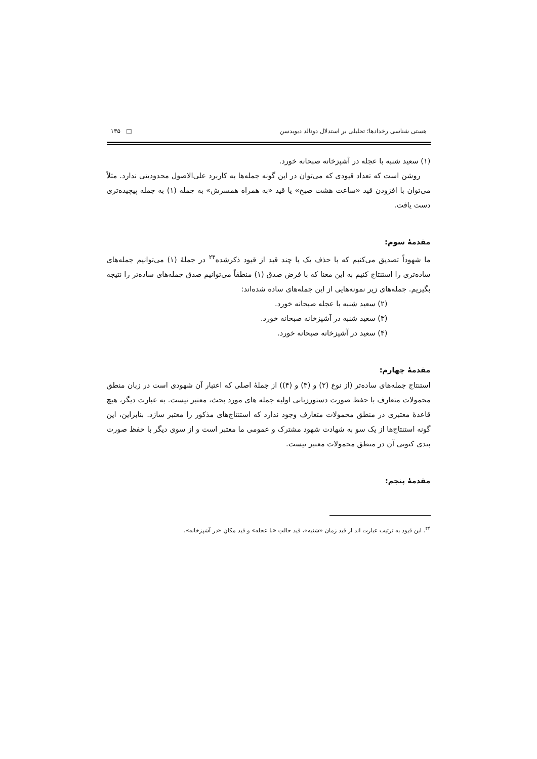هستی شناسی رخدادها؛ تحلیلی بر استدلال دونالد دیویدسن □ ۱۳۵
(۱) سعید شنبه با عجله در آشپزخانه صبحانه خورد.
روشن است که تعداد قیودی که می‌توان در این گونه جمله‌ها به کاربرد علی‌الاصول محدودیتی ندارد. مثلاً می‌توان با افزودن قید «ساعت هشت صبح» یا قید «به همراه همسرش» به جمله (۱) به جمله پیچیده‌تری دست یافت.
مقدمهٔ سوم:
ما شهوداً تصدیق می‌کنیم که با حذف یک یا چند قید از قیود ذکرشده<sup>۲۴</sup> در جملهٔ (۱) می‌توانیم جمله‌های ساده‌تری را استنتاج کنیم به این معنا که با فرض صدق (۱) منطقاً می‌توانیم صدق جمله‌های ساده‌تر را نتیجه بگیریم. جمله‌های زیر نمونه‌هایی از این جمله‌های ساده شده‌اند:
(۲) سعید شنبه با عجله صبحانه خورد.
(۳) سعید شنبه در آشپزخانه صبحانه خورد.
(۴) سعید در آشپزخانه صبحانه خورد.
مقدمهٔ چهارم:
استنتاج جمله‌های ساده‌تر (از نوع (۲) و (۳) و (۴)) از جملهٔ اصلی که اعتبار آن شهودی است در زبان منطق محمولات متعارف با حفظ صورت دستورزبانی اولیه جمله های مورد بحث، معتبر نیست. به عبارت دیگر، هیچ قاعدهٔ معتبری در منطق محمولات متعارف وجود ندارد که استنتاج‌های مذکور را معتبر سازد. بنابراین، این گونه استنتاج‌ها از یک سو به شهادت شهود مشترک و عمومی ما معتبر است و از سوی دیگر با حفظ صورت بندی کنونی آن در منطق محمولات معتبر نیست.
مقدمهٔ پنجم:
<sup>۲۴</sup>. این قیود به ترتیب عبارت اند از قید زمان «شنبه»، قید حالتِ «با عجله» و قید مکانِ «در آشپزخانه».